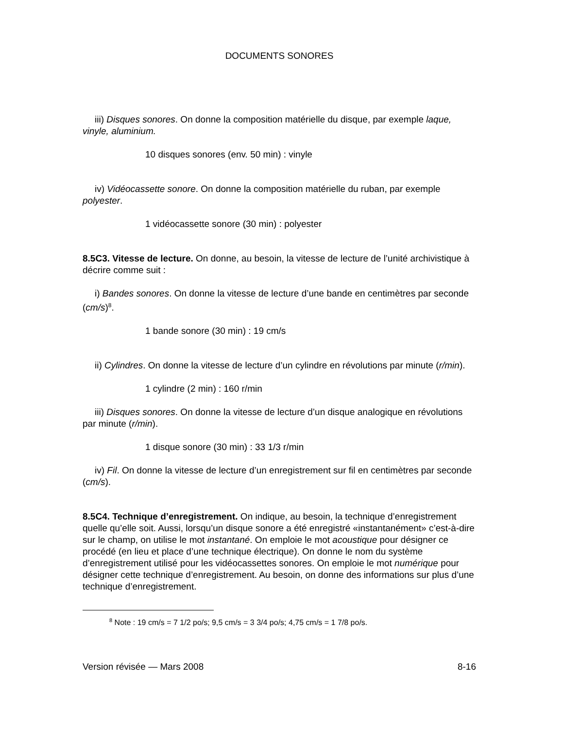DOCUMENTS SONORES
iii) Disques sonores. On donne la composition matérielle du disque, par exemple laque, vinyle, aluminium.
10 disques sonores (env. 50 min) : vinyle
iv) Vidéocassette sonore. On donne la composition matérielle du ruban, par exemple polyester.
1 vidéocassette sonore (30 min) : polyester
8.5C3. Vitesse de lecture. On donne, au besoin, la vitesse de lecture de l’unité archivistique à décrire comme suit :
i) Bandes sonores. On donne la vitesse de lecture d’une bande en centimètres par seconde (cm/s)<sup>8</sup>.
1 bande sonore (30 min) : 19 cm/s
ii) Cylindres. On donne la vitesse de lecture d’un cylindre en révolutions par minute (r/min).
1 cylindre (2 min) : 160 r/min
iii) Disques sonores. On donne la vitesse de lecture d’un disque analogique en révolutions par minute (r/min).
1 disque sonore (30 min) : 33 1/3 r/min
iv) Fil. On donne la vitesse de lecture d’un enregistrement sur fil en centimètres par seconde (cm/s).
8.5C4. Technique d’enregistrement. On indique, au besoin, la technique d’enregistrement quelle qu’elle soit. Aussi, lorsqu’un disque sonore a été enregistré «instantanément» c’est-à-dire sur le champ, on utilise le mot instantané. On emploie le mot acoustique pour désigner ce procédé (en lieu et place d’une technique électrique). On donne le nom du système d’enregistrement utilisé pour les vidéocassettes sonores. On emploie le mot numérique pour désigner cette technique d’enregistrement. Au besoin, on donne des informations sur plus d’une technique d’enregistrement.
<sup>8</sup> Note : 19 cm/s = 7 1/2 po/s; 9,5 cm/s = 3 3/4 po/s; 4,75 cm/s = 1 7/8 po/s.
Version révisée — Mars 2008 8-16